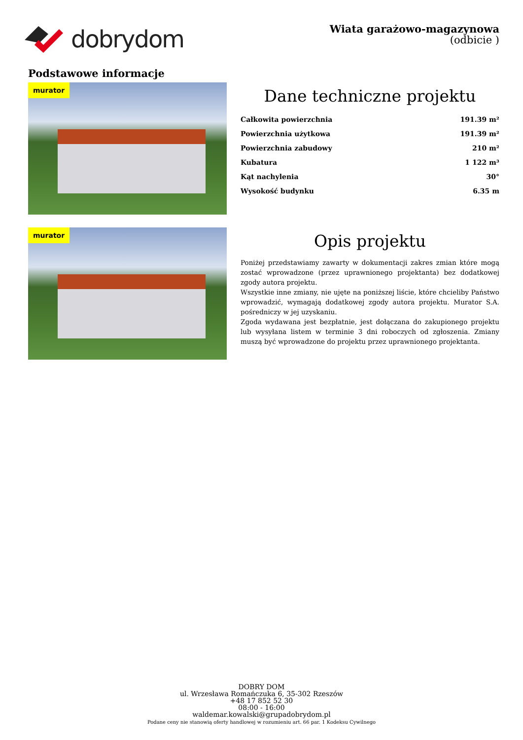dobrydom
Wiata garażowo-magazynowa
(odbicie )
Podstawowe informacje
murator
Dane techniczne projektu
| Całkowita powierzchnia | 191.39 m² |
| Powierzchnia użytkowa | 191.39 m² |
| Powierzchnia zabudowy | 210 m² |
| Kubatura | 1 122 m³ |
| Kąt nachylenia | 30° |
| Wysokość budynku | 6.35 m |
murator
Opis projektu
Poniżej przedstawiamy zawarty w dokumentacji zakres zmian które mogą zostać wprowadzone (przez uprawnionego projektanta) bez dodatkowej zgody autora projektu.
Wszystkie inne zmiany, nie ujęte na poniższej liście, które chcieliby Państwo wprowadzić, wymagają dodatkowej zgody autora projektu. Murator S.A. pośredniczy w jej uzyskaniu.
Zgoda wydawana jest bezpłatnie, jest dołączana do zakupionego projektu lub wysyłana listem w terminie 3 dni roboczych od zgłoszenia. Zmiany muszą być wprowadzone do projektu przez uprawnionego projektanta.
DOBRY DOM
ul. Wrzesława Romańczuka 6, 35-302 Rzeszów
+48 17 852 52 30
08:00 - 16:00
waldemar.kowalski@grupadobrydom.pl
Podane ceny nie stanowią oferty handlowej w rozumieniu art. 66 par. 1 Kodeksu Cywilnego